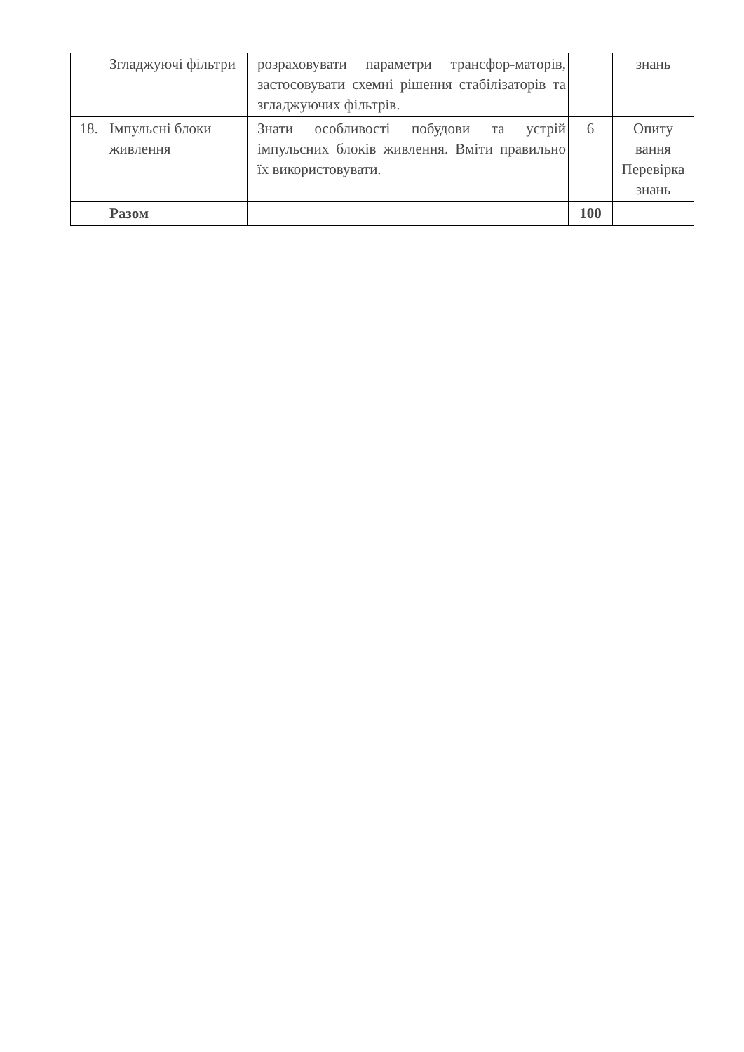| | Згладжуючі фільтри | розраховувати параметри трансфор-маторів, застосовувати схемні рішення стабілізаторів та згладжуючих фільтрів. | | знань |
| 18. | Імпульсні блоки живлення | Знати особливості побудови та устрій імпульсних блоків живлення. Вміти правильно їх використовувати. | 6 | Опиту вання Перевірка знань |
| | Разом | | 100 | |